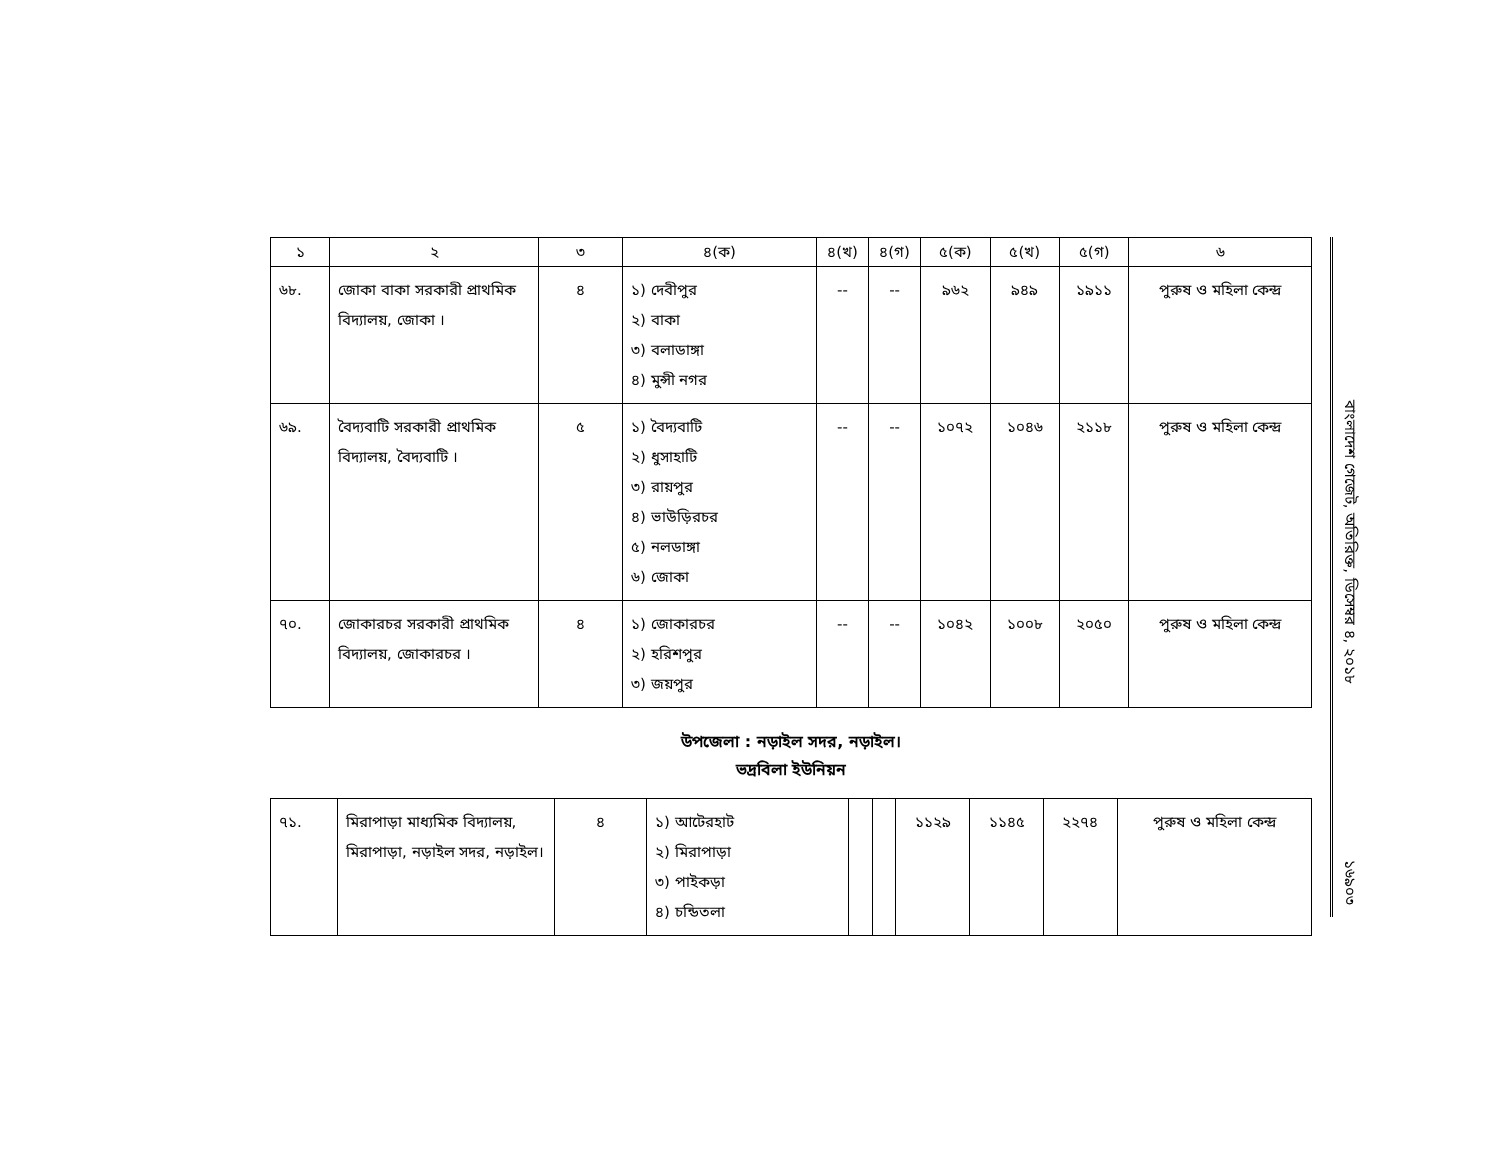| ১ | ২ | ৩ | ৪(ক) | ৪(খ) | ৪(গ) | ৫(ক) | ৫(খ) | ৫(গ) | ৬ |
| --- | --- | --- | --- | --- | --- | --- | --- | --- | --- |
| ৬৮. | জোকা বাকা সরকারী প্রাথমিক বিদ্যালয়, জোকা । | ৪ | ১) দেবীপুর ২) বাকা ৩) বলাডাঙ্গা ৪) মুন্সী নগর | -- | -- | ৯৬২ | ৯৪৯ | ১৯১১ | পুরুষ ও মহিলা কেন্দ্র |
| ৬৯. | বৈদ্যবাটি সরকারী প্রাথমিক বিদ্যালয়, বৈদ্যবাটি । | ৫ | ১) বৈদ্যবাটি ২) ধুসাহাটি ৩) রায়পুর ৪) ভাউড়িরচর ৫) নলডাঙ্গা ৬) জোকা | -- | -- | ১০৭২ | ১০৪৬ | ২১১৮ | পুরুষ ও মহিলা কেন্দ্র |
| ৭০. | জোকারচর সরকারী প্রাথমিক বিদ্যালয়, জোকারচর । | ৪ | ১) জোকারচর ২) হরিশপুর ৩) জয়পুর | -- | -- | ১০৪২ | ১০০৮ | ২০৫০ | পুরুষ ও মহিলা কেন্দ্র |
উপজেলা : নড়াইল সদর, নড়াইল।
ভদ্রবিলা ইউনিয়ন
| ৭১. | মিরাপাড়া মাধ্যমিক বিদ্যালয়, মিরাপাড়া, নড়াইল সদর, নড়াইল। | ৪ | ১) আটেরহাট ২) মিরাপাড়া ৩) পাইকড়া ৪) চন্ডিতলা | | | ১১২৯ | ১১৪৫ | ২২৭৪ | পুরুষ ও মহিলা কেন্দ্র |
বাংলাদেশ গেজেট, অতিরিক্ত, ডিসেম্বর ৪, ২০১৮
১৬৯০৩